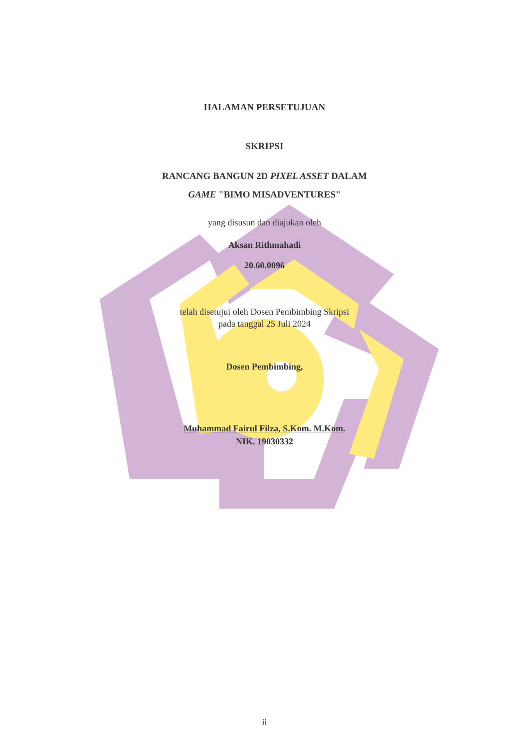HALAMAN PERSETUJUAN
SKRIPSI
RANCANG BANGUN 2D PIXEL ASSET DALAM
GAME "BIMO MISADVENTURES"
yang disusun dan diajukan oleh
Aksan Rithmahadi
20.60.0096
telah disetujui oleh Dosen Pembimbing Skripsi
pada tanggal 25 Juli 2024
Dosen Pembimbing,
Muhammad Fairul Filza, S.Kom. M.Kom.
NIK. 19030332
ii